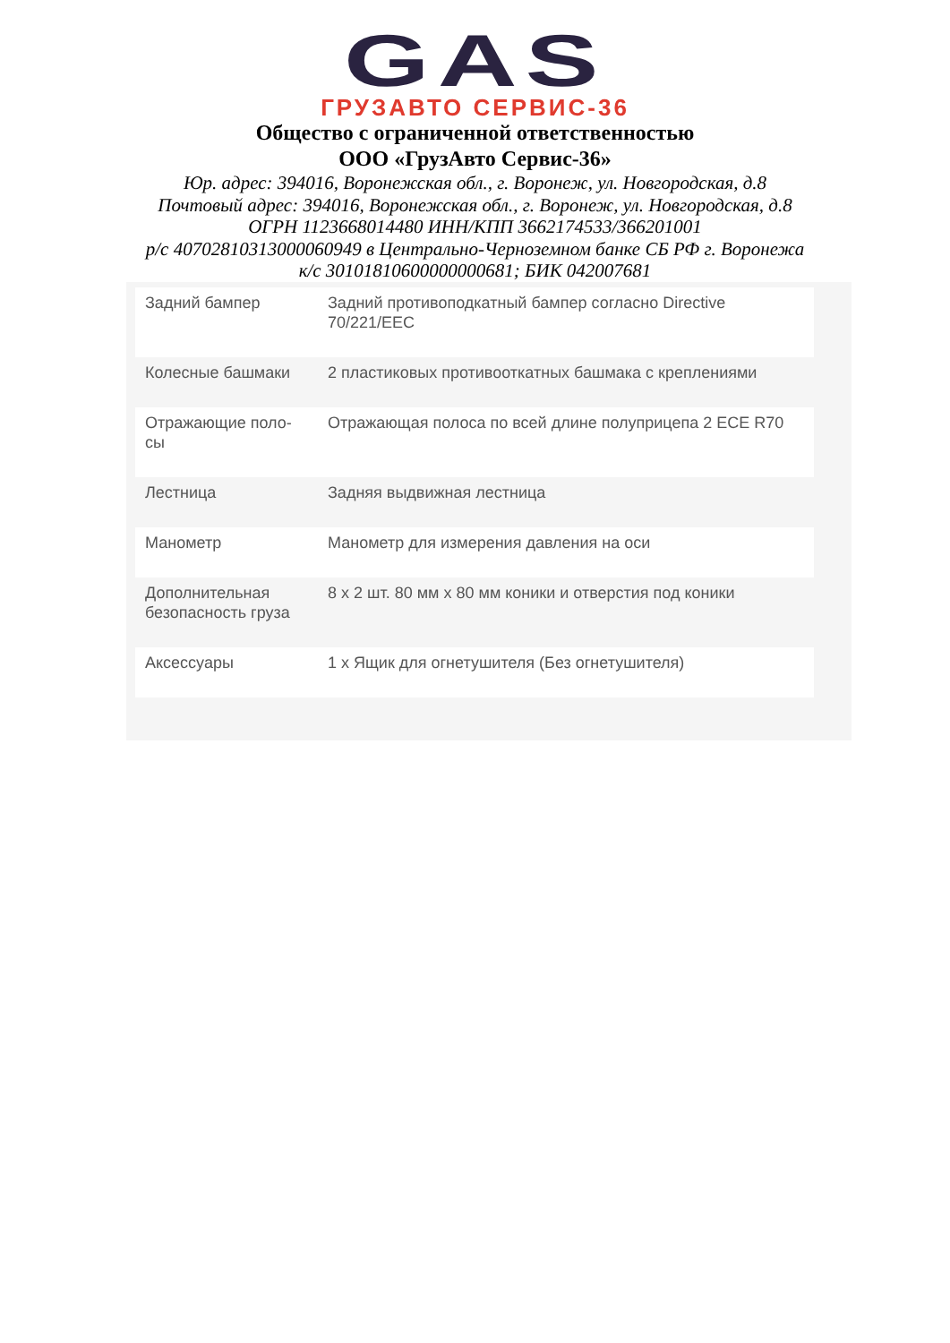GAS
ГРУЗАВТО СЕРВИС-36
Общество с ограниченной ответственностью
ООО «ГрузАвто Сервис-36»
Юр. адрес: 394016, Воронежская обл., г. Воронеж, ул. Новгородская, д.8
Почтовый адрес: 394016, Воронежская обл., г. Воронеж, ул. Новгородская, д.8
ОГРН 1123668014480 ИНН/КПП 3662174533/366201001
р/с 40702810313000060949 в Центрально-Черноземном банке СБ РФ г. Воронежа
к/с 30101810600000000681; БИК 042007681
| Задний бампер | Задний противоподкатный бампер согласно Directive 70/221/EEC |
| Колесные башмаки | 2 пластиковых противооткатных башмака с креплениями |
| Отражающие поло-сы | Отражающая полоса по всей длине полуприцепа 2 ECE R70 |
| Лестница | Задняя выдвижная лестница |
| Манометр | Манометр для измерения давления на оси |
| Дополнительная безопасность груза | 8 x 2 шт. 80 мм x 80 мм коники и отверстия под коники |
| Аксессуары | 1 x Ящик для огнетушителя (Без огнетушителя) |